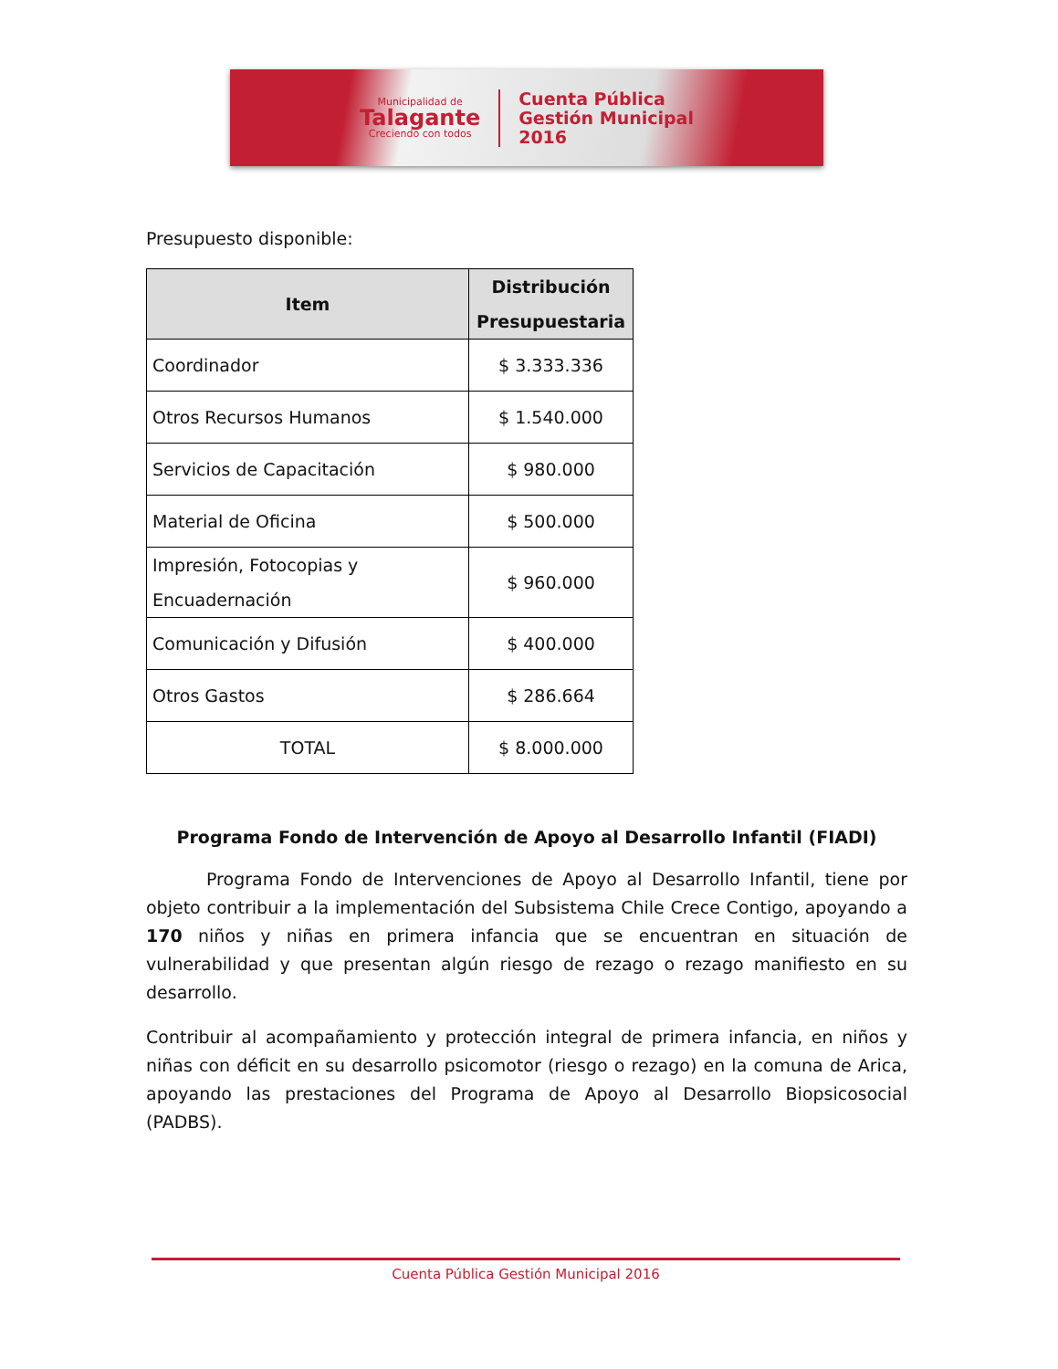Municipalidad de
Talagante
Creciendo con todos
Cuenta Pública
Gestión Municipal
2016
Presupuesto disponible:
| Item | Distribución Presupuestaria |
| --- | --- |
| Coordinador | $ 3.333.336 |
| Otros Recursos Humanos | $ 1.540.000 |
| Servicios de Capacitación | $ 980.000 |
| Material de Oficina | $ 500.000 |
| Impresión, Fotocopias y Encuadernación | $ 960.000 |
| Comunicación y Difusión | $ 400.000 |
| Otros Gastos | $ 286.664 |
| TOTAL | $ 8.000.000 |
Programa Fondo de Intervención de Apoyo al Desarrollo Infantil (FIADI)
Programa Fondo de Intervenciones de Apoyo al Desarrollo Infantil, tiene por objeto contribuir a la implementación del Subsistema Chile Crece Contigo, apoyando a 170 niños y niñas en primera infancia que se encuentran en situación de vulnerabilidad y que presentan algún riesgo de rezago o rezago manifiesto en su desarrollo.
Contribuir al acompañamiento y protección integral de primera infancia, en niños y niñas con déficit en su desarrollo psicomotor (riesgo o rezago) en la comuna de Arica, apoyando las prestaciones del Programa de Apoyo al Desarrollo Biopsicosocial (PADBS).
Cuenta Pública Gestión Municipal 2016